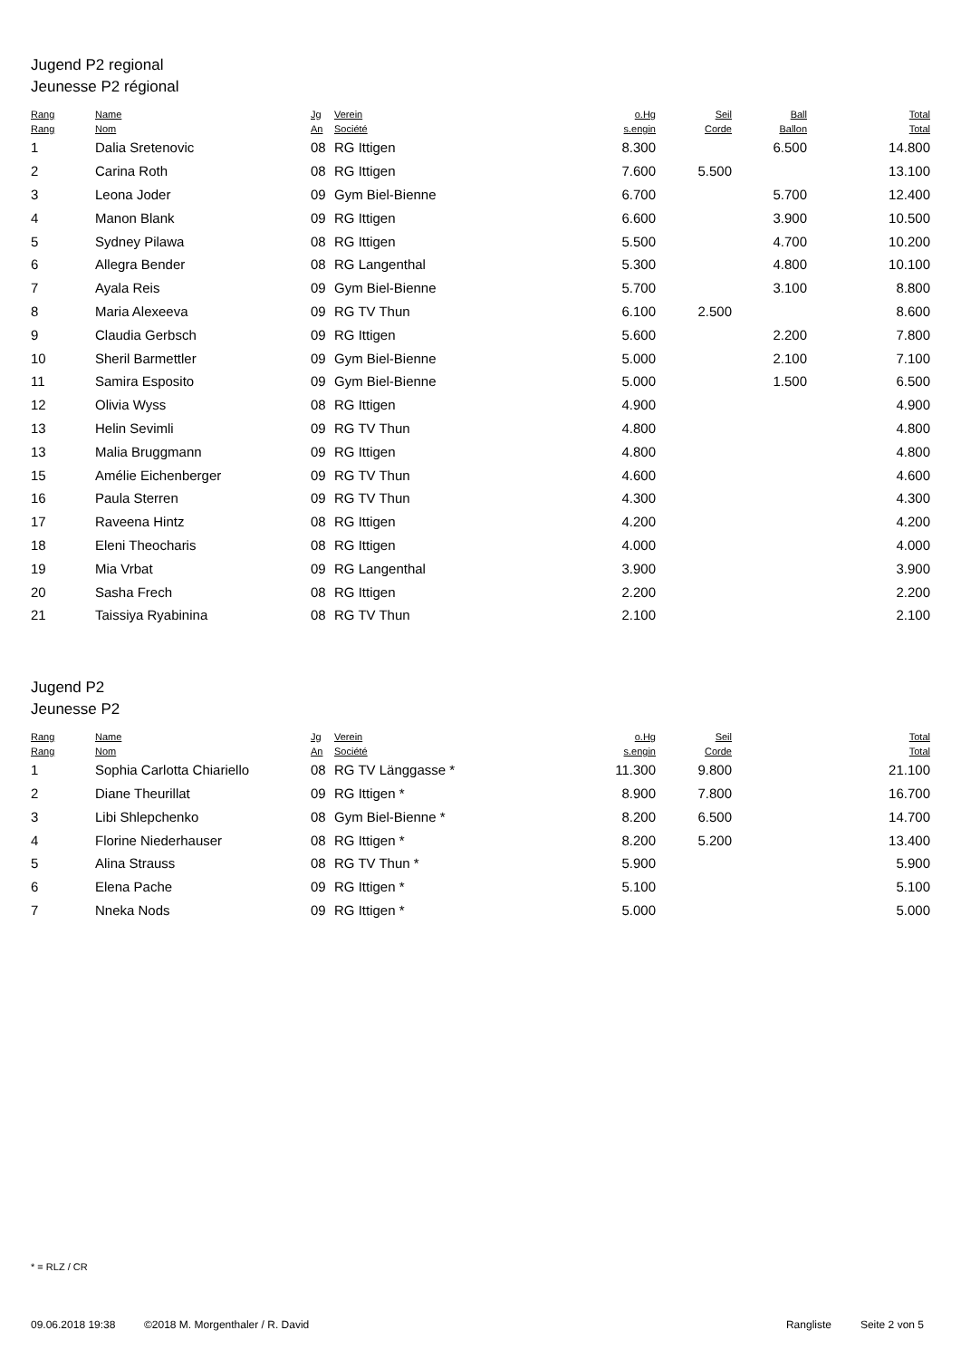Jugend P2 regional
Jeunesse P2 régional
| Rang Rang | Name Nom | Jg An | Verein Société | o.Hg s.engin | Seil Corde | Ball Ballon | Total Total |
| --- | --- | --- | --- | --- | --- | --- | --- |
| 1 | Dalia Sretenovic | 08 | RG Ittigen | 8.300 | | 6.500 | 14.800 |
| 2 | Carina Roth | 08 | RG Ittigen | 7.600 | 5.500 | | 13.100 |
| 3 | Leona Joder | 09 | Gym Biel-Bienne | 6.700 | | 5.700 | 12.400 |
| 4 | Manon Blank | 09 | RG Ittigen | 6.600 | | 3.900 | 10.500 |
| 5 | Sydney Pilawa | 08 | RG Ittigen | 5.500 | | 4.700 | 10.200 |
| 6 | Allegra Bender | 08 | RG Langenthal | 5.300 | | 4.800 | 10.100 |
| 7 | Ayala Reis | 09 | Gym Biel-Bienne | 5.700 | | 3.100 | 8.800 |
| 8 | Maria Alexeeva | 09 | RG TV Thun | 6.100 | 2.500 | | 8.600 |
| 9 | Claudia Gerbsch | 09 | RG Ittigen | 5.600 | | 2.200 | 7.800 |
| 10 | Sheril Barmettler | 09 | Gym Biel-Bienne | 5.000 | | 2.100 | 7.100 |
| 11 | Samira Esposito | 09 | Gym Biel-Bienne | 5.000 | | 1.500 | 6.500 |
| 12 | Olivia Wyss | 08 | RG Ittigen | 4.900 | | | 4.900 |
| 13 | Helin Sevimli | 09 | RG TV Thun | 4.800 | | | 4.800 |
| 13 | Malia Bruggmann | 09 | RG Ittigen | 4.800 | | | 4.800 |
| 15 | Amélie Eichenberger | 09 | RG TV Thun | 4.600 | | | 4.600 |
| 16 | Paula Sterren | 09 | RG TV Thun | 4.300 | | | 4.300 |
| 17 | Raveena Hintz | 08 | RG Ittigen | 4.200 | | | 4.200 |
| 18 | Eleni Theocharis | 08 | RG Ittigen | 4.000 | | | 4.000 |
| 19 | Mia Vrbat | 09 | RG Langenthal | 3.900 | | | 3.900 |
| 20 | Sasha Frech | 08 | RG Ittigen | 2.200 | | | 2.200 |
| 21 | Taissiya Ryabinina | 08 | RG TV Thun | 2.100 | | | 2.100 |
Jugend P2
Jeunesse P2
| Rang Rang | Name Nom | Jg An | Verein Société | o.Hg s.engin | Seil Corde | Total Total |
| --- | --- | --- | --- | --- | --- | --- |
| 1 | Sophia Carlotta Chiariello | 08 | RG TV Länggasse * | 11.300 | 9.800 | 21.100 |
| 2 | Diane Theurillat | 09 | RG Ittigen * | 8.900 | 7.800 | 16.700 |
| 3 | Libi Shlepchenko | 08 | Gym Biel-Bienne * | 8.200 | 6.500 | 14.700 |
| 4 | Florine Niederhauser | 08 | RG Ittigen * | 8.200 | 5.200 | 13.400 |
| 5 | Alina Strauss | 08 | RG TV Thun * | 5.900 | | 5.900 |
| 6 | Elena Pache | 09 | RG Ittigen * | 5.100 | | 5.100 |
| 7 | Nneka Nods | 09 | RG Ittigen * | 5.000 | | 5.000 |
* = RLZ / CR
09.06.2018 19:38 ©2018 M. Morgenthaler / R. David Rangliste Seite 2 von 5